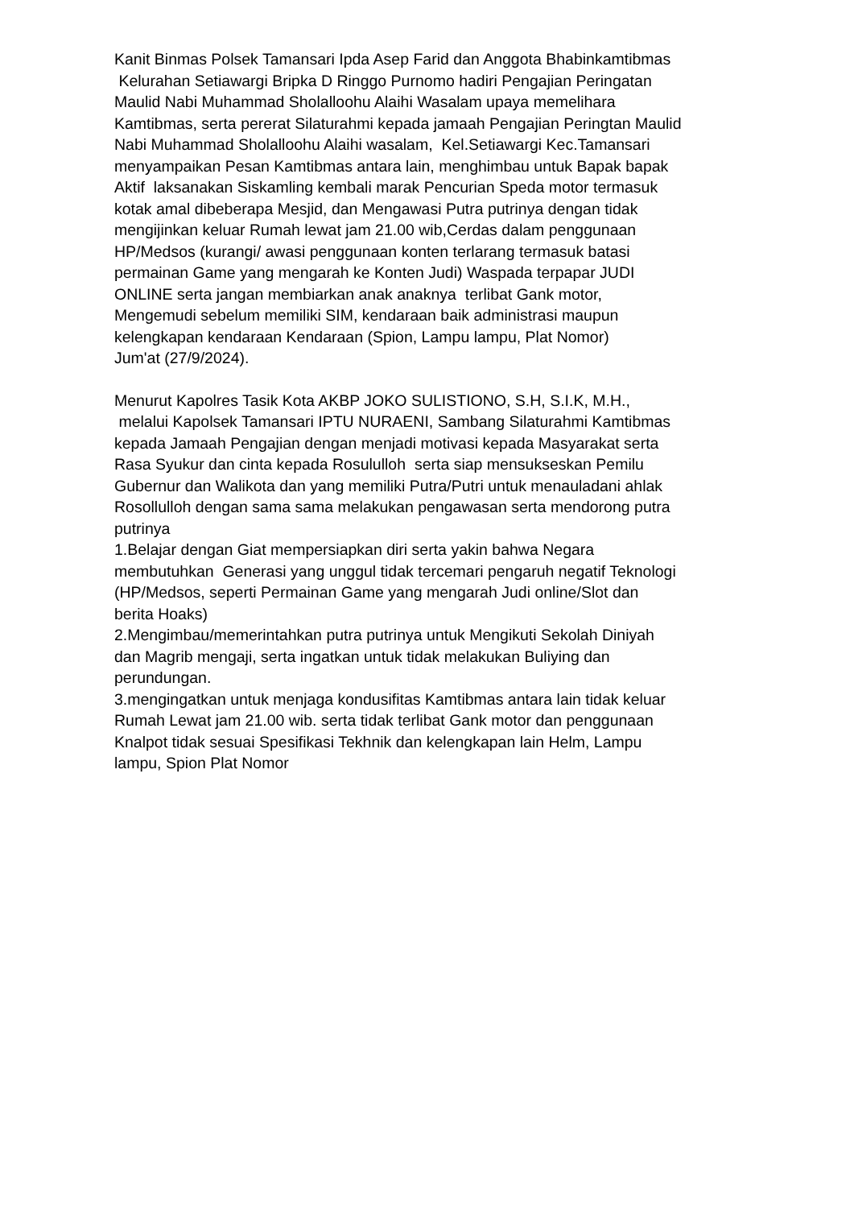Kanit Binmas Polsek Tamansari Ipda Asep Farid dan Anggota Bhabinkamtibmas
Kelurahan Setiawargi Bripka D Ringgo Purnomo hadiri Pengajian Peringatan
Maulid Nabi Muhammad Sholalloohu Alaihi Wasalam upaya memelihara
Kamtibmas, serta pererat Silaturahmi kepada jamaah Pengajian Peringtan Maulid
Nabi Muhammad Sholalloohu Alaihi wasalam, Kel.Setiawargi Kec.Tamansari
menyampaikan Pesan Kamtibmas antara lain, menghimbau untuk Bapak bapak
Aktif laksanakan Siskamling kembali marak Pencurian Speda motor termasuk
kotak amal dibeberapa Mesjid, dan Mengawasi Putra putrinya dengan tidak
mengijinkan keluar Rumah lewat jam 21.00 wib,Cerdas dalam penggunaan
HP/Medsos (kurangi/ awasi penggunaan konten terlarang termasuk batasi
permainan Game yang mengarah ke Konten Judi) Waspada terpapar JUDI
ONLINE serta jangan membiarkan anak anaknya terlibat Gank motor,
Mengemudi sebelum memiliki SIM, kendaraan baik administrasi maupun
kelengkapan kendaraan Kendaraan (Spion, Lampu lampu, Plat Nomor)
Jum'at (27/9/2024).
Menurut Kapolres Tasik Kota AKBP JOKO SULISTIONO, S.H, S.I.K, M.H.,
melalui Kapolsek Tamansari IPTU NURAENI, Sambang Silaturahmi Kamtibmas
kepada Jamaah Pengajian dengan menjadi motivasi kepada Masyarakat serta
Rasa Syukur dan cinta kepada Rosululloh serta siap mensukseskan Pemilu
Gubernur dan Walikota dan yang memiliki Putra/Putri untuk menauladani ahlak
Rosollulloh dengan sama sama melakukan pengawasan serta mendorong putra
putrinya
1.Belajar dengan Giat mempersiapkan diri serta yakin bahwa Negara
membutuhkan Generasi yang unggul tidak tercemari pengaruh negatif Teknologi
(HP/Medsos, seperti Permainan Game yang mengarah Judi online/Slot dan
berita Hoaks)
2.Mengimbau/memerintahkan putra putrinya untuk Mengikuti Sekolah Diniyah
dan Magrib mengaji, serta ingatkan untuk tidak melakukan Buliying dan
perundungan.
3.mengingatkan untuk menjaga kondusifitas Kamtibmas antara lain tidak keluar
Rumah Lewat jam 21.00 wib. serta tidak terlibat Gank motor dan penggunaan
Knalpot tidak sesuai Spesifikasi Tekhnik dan kelengkapan lain Helm, Lampu
lampu, Spion Plat Nomor